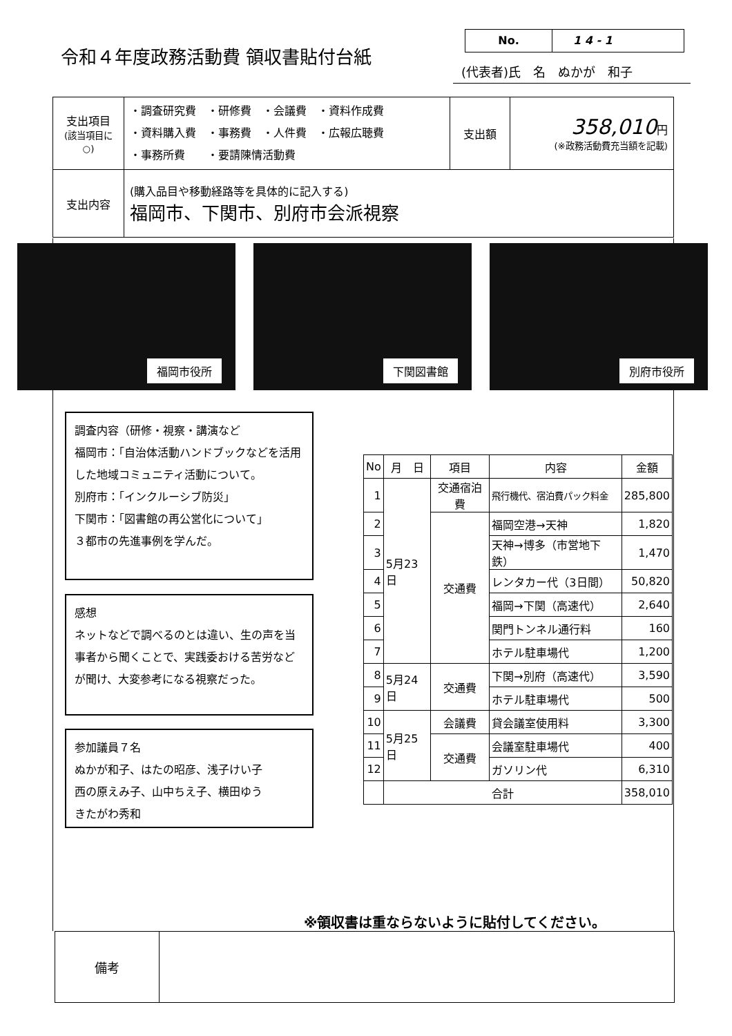令和４年度政務活動費 領収書貼付台紙
No. 1 4 - 1
(代表者)氏　名　ぬかが　和子
| 支出項目 (該当項目に○) | ・調査研究費 ・研修費 ・会議費 ・資料作成費 ・資料購入費 ・事務費 ・人件費 ・広報広聴費 ・事務所費 ・要請陳情活動費 | 支出額 | 358,010 円 (※政務活動費充当額を記載) |
| 支出内容 | (購入品目や移動経路等を具体的に記入する) 福岡市、下関市、別府市会派視察 | | |
福岡市役所 下関図書館 別府市役所
調査内容（研修・視察・講演など
福岡市：「自治体活動ハンドブックなどを活用した地域コミュニティ活動について。
別府市：「インクルーシブ防災」
下関市：「図書館の再公営化について」
３都市の先進事例を学んだ。
感想
ネットなどで調べるのとは違い、生の声を当事者から聞くことで、実践委おける苦労などが聞け、大変参考になる視察だった。
参加議員７名
ぬかが和子、はたの昭彦、浅子けい子
西の原えみ子、山中ちえ子、横田ゆう
きたがわ秀和
| No | 月 日 | 項目 | 内容 | 金額 |
| --- | --- | --- | --- | --- |
| 1 | 5月23日 | 交通宿泊費 | 飛行機代、宿泊費パック料金 | 285,800 |
| 2 | | 交通費 | 福岡空港→天神 | 1,820 |
| 3 | | | 天神→博多（市営地下鉄） | 1,470 |
| 4 | | | レンタカー代（3日間） | 50,820 |
| 5 | | | 福岡→下関（高速代） | 2,640 |
| 6 | | | 関門トンネル通行料 | 160 |
| 7 | | | ホテル駐車場代 | 1,200 |
| 8 | 5月24日 | 交通費 | 下関→別府（高速代） | 3,590 |
| 9 | | | ホテル駐車場代 | 500 |
| 10 | 5月25日 | 会議費 | 貸会議室使用料 | 3,300 |
| 11 | | 交通費 | 会議室駐車場代 | 400 |
| 12 | | | ガソリン代 | 6,310 |
| | 合計 | | | 358,010 |
※領収書は重ならないように貼付してください。
| 備考 | |